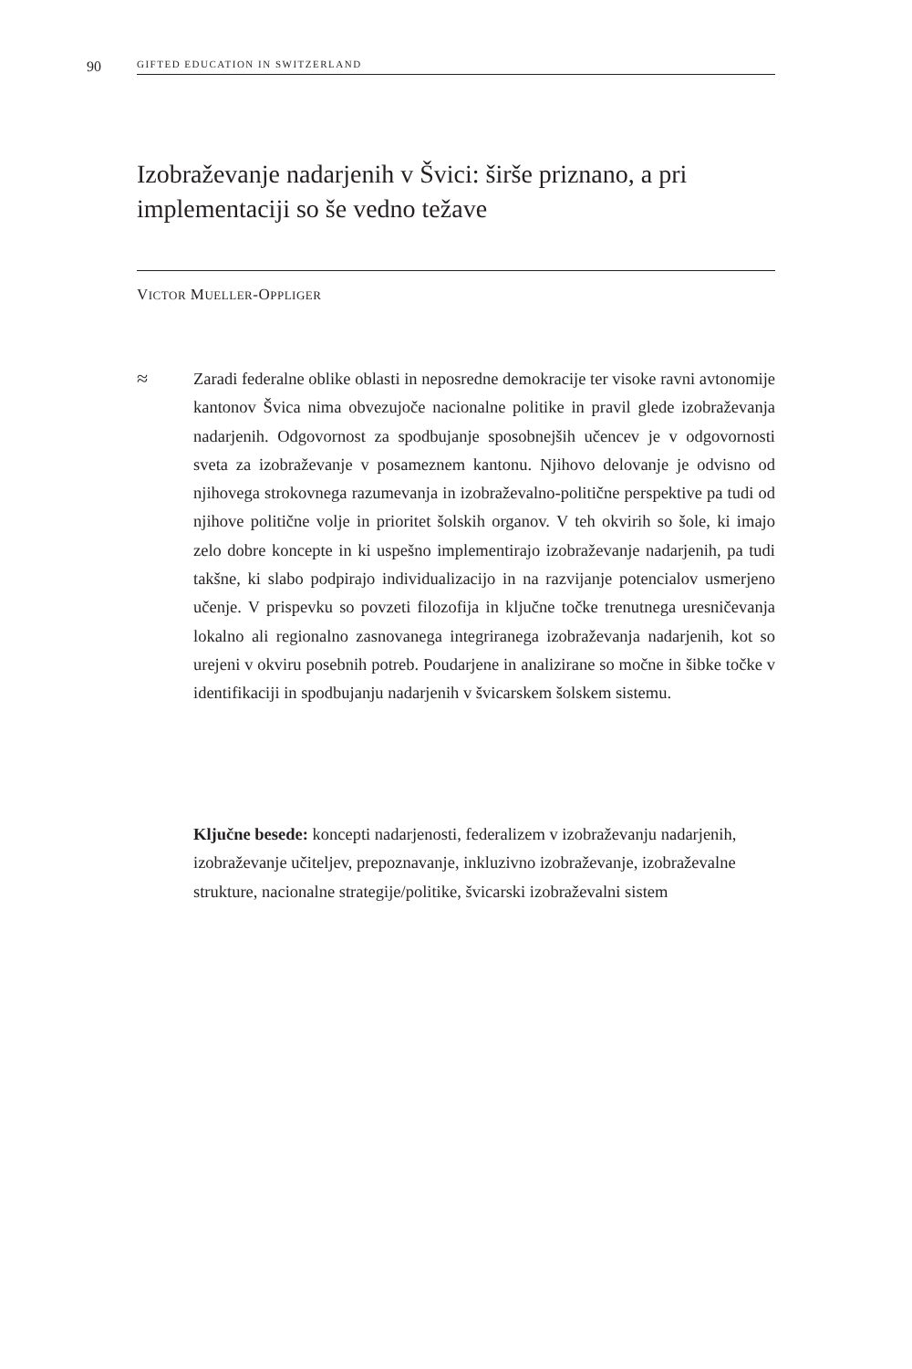90 GIFTED EDUCATION IN SWITZERLAND
Izobraževanje nadarjenih v Švici: širše priznano, a pri implementaciji so še vedno težave
VICTOR MUELLER-OPPLIGER
≈
Zaradi federalne oblike oblasti in neposredne demokracije ter visoke ravni avtonomije kantonov Švica nima obvezujoče nacionalne politike in pravil glede izobraževanja nadarjenih. Odgovornost za spodbujanje sposobnejših učencev je v odgovornosti sveta za izobraževanje v posameznem kantonu. Njihovo delovanje je odvisno od njihovega strokovnega razumevanja in izobraževalno-politične perspektive pa tudi od njihove politične volje in prioritet šolskih organov. V teh okvirih so šole, ki imajo zelo dobre koncepte in ki uspešno implementirajo izobraževanje nadarjenih, pa tudi takšne, ki slabo podpirajo individualizacijo in na razvijanje potencialov usmerjeno učenje. V prispevku so povzeti filozofija in ključne točke trenutnega uresničevanja lokalno ali regionalno zasnovanega integriranega izobraževanja nadarjenih, kot so urejeni v okviru posebnih potreb. Poudarjene in analizirane so močne in šibke točke v identifikaciji in spodbujanju nadarjenih v švicarskem šolskem sistemu.
Ključne besede: koncepti nadarjenosti, federalizem v izobraževanju nadarjenih, izobraževanje učiteljev, prepoznavanje, inkluzivno izobraževanje, izobraževalne strukture, nacionalne strategije/politike, švicarski izobraževalni sistem